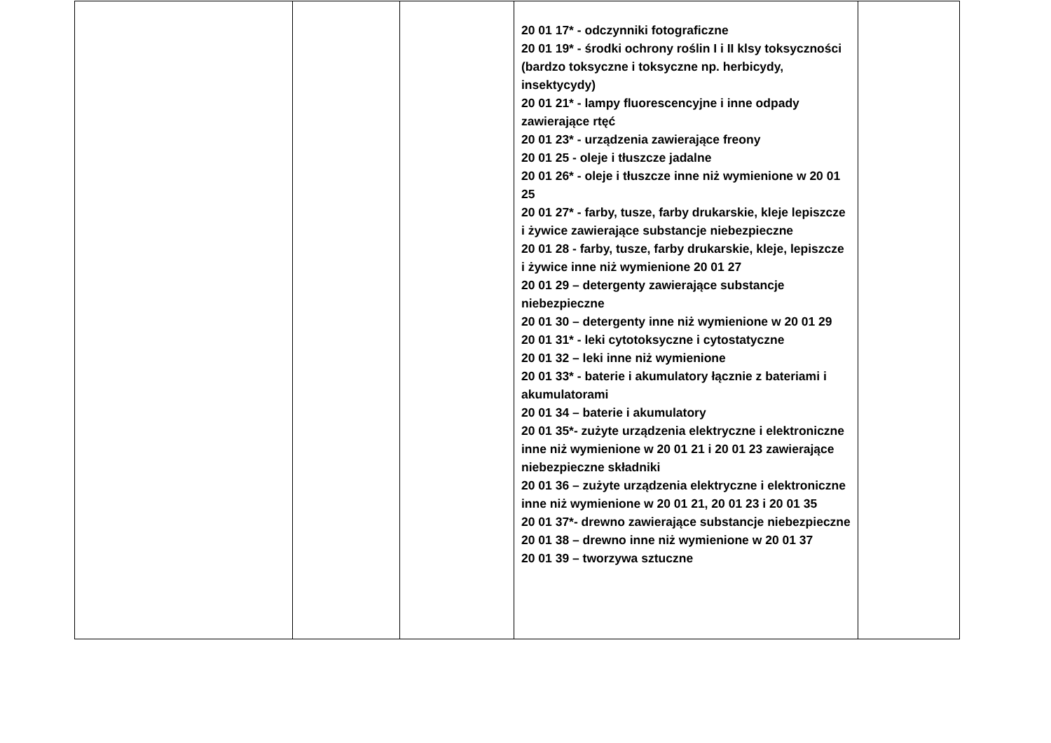| | | | 20 01 17* - odczynniki fotograficzne 20 01 19* - środki ochrony roślin I i II klsy toksyczności (bardzo toksyczne i toksyczne np. herbicydy, insektycydy) 20 01 21* - lampy fluorescencyjne i inne odpady zawierające rtęć 20 01 23* - urządzenia zawierające freony 20 01 25 - oleje i tłuszcze jadalne 20 01 26* - oleje i tłuszcze inne niż wymienione w 20 01 25 20 01 27* - farby, tusze, farby drukarskie, kleje lepiszcze i żywice zawierające substancje niebezpieczne 20 01 28 - farby, tusze, farby drukarskie, kleje, lepiszcze i żywice inne niż wymienione 20 01 27 20 01 29 – detergenty zawierające substancje niebezpieczne 20 01 30 – detergenty inne niż wymienione w 20 01 29 20 01 31* - leki cytotoksyczne i cytostatyczne 20 01 32 – leki inne niż wymienione 20 01 33* - baterie i akumulatory łącznie z bateriami i akumulatorami 20 01 34 – baterie i akumulatory 20 01 35*- zużyte urządzenia elektryczne i elektroniczne inne niż wymienione w 20 01 21 i 20 01 23 zawierające niebezpieczne składniki 20 01 36 – zużyte urządzenia elektryczne i elektroniczne inne niż wymienione w 20 01 21, 20 01 23 i 20 01 35 20 01 37*- drewno zawierające substancje niebezpieczne 20 01 38 – drewno inne niż wymienione w 20 01 37 20 01 39 – tworzywa sztuczne | |